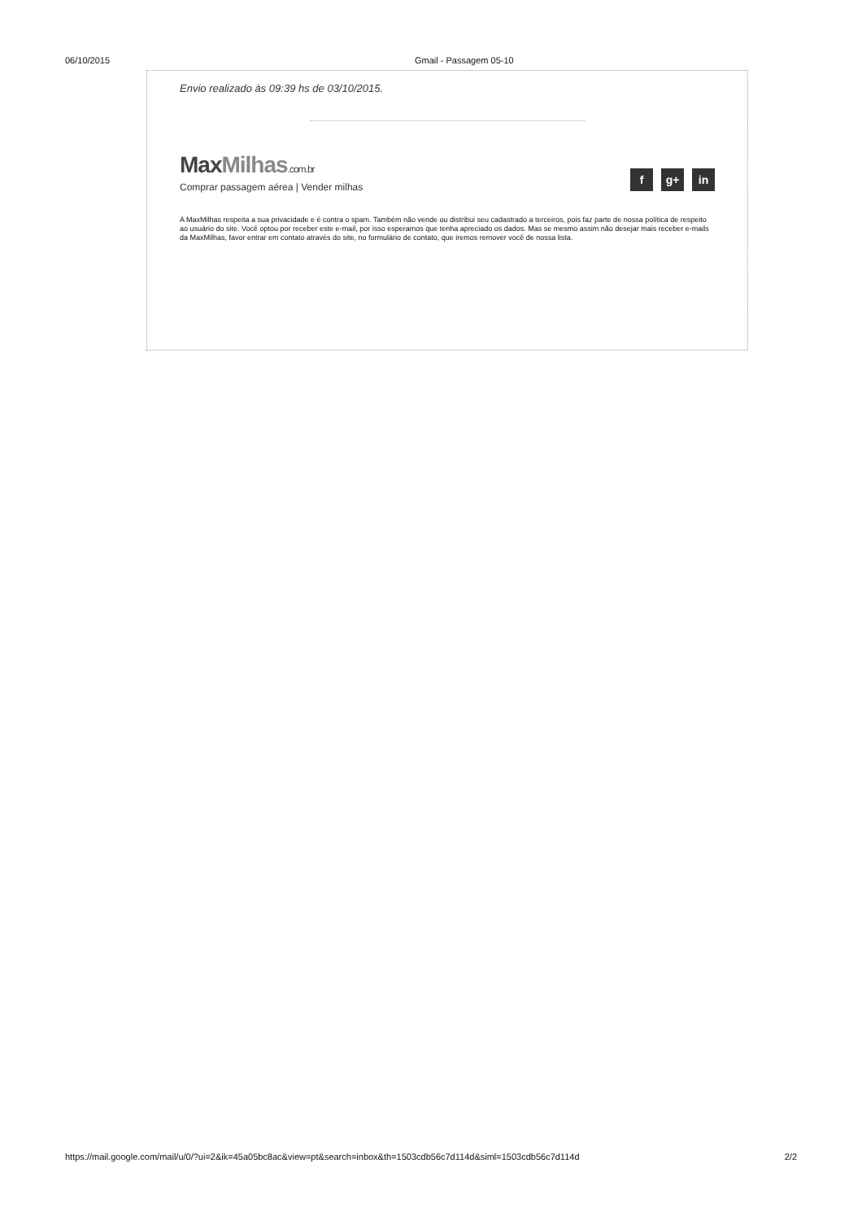06/10/2015 Gmail - Passagem 05-10
Envio realizado às 09:39 hs de 03/10/2015.
MaxMilhas.com.br
Comprar passagem aérea | Vender milhas
f g+ in
A MaxMilhas respeita a sua privacidade e é contra o spam. Também não vende ou distribui seu cadastrado a terceiros, pois faz parte de nossa política de respeito ao usuário do site. Você optou por receber este e-mail, por isso esperamos que tenha apreciado os dados. Mas se mesmo assim não desejar mais receber e-mails da MaxMilhas, favor entrar em contato através do site, no formulário de contato, que iremos remover você de nossa lista.
https://mail.google.com/mail/u/0/?ui=2&ik=45a05bc8ac&view=pt&search=inbox&th=1503cdb56c7d114d&siml=1503cdb56c7d114d
2/2